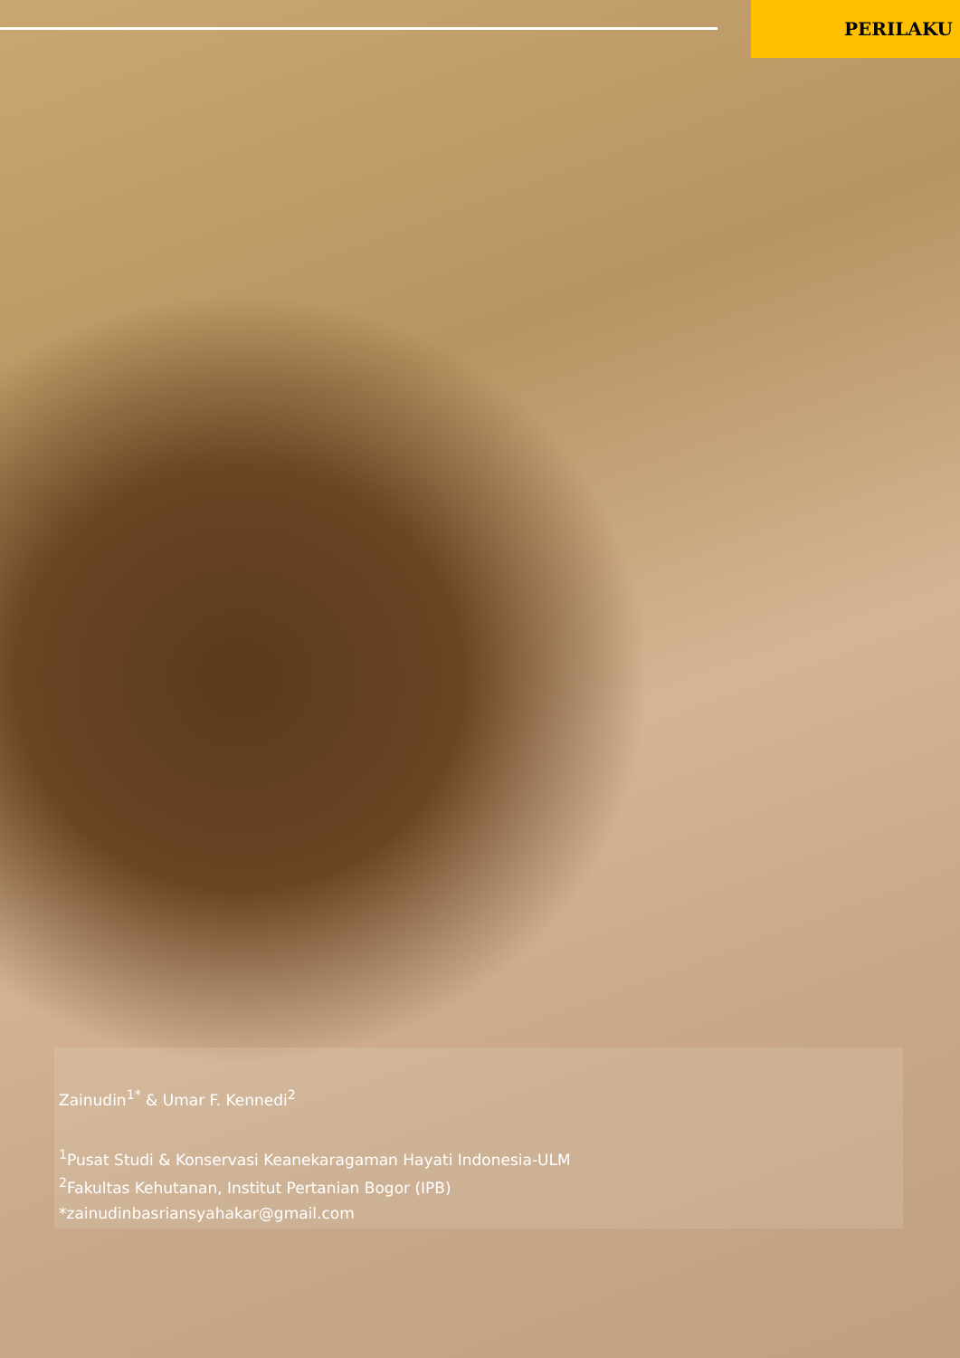PERILAKU
Zainudin<sup>1*</sup> & Umar F. Kennedi<sup>2</sup>
<sup>1</sup> Pusat Studi & Konservasi Keanekaragaman Hayati Indonesia-ULM
<sup>2</sup> Fakultas Kehutanan, Institut Pertanian Bogor (IPB)
*zainudinbasriansyahakar@gmail.com